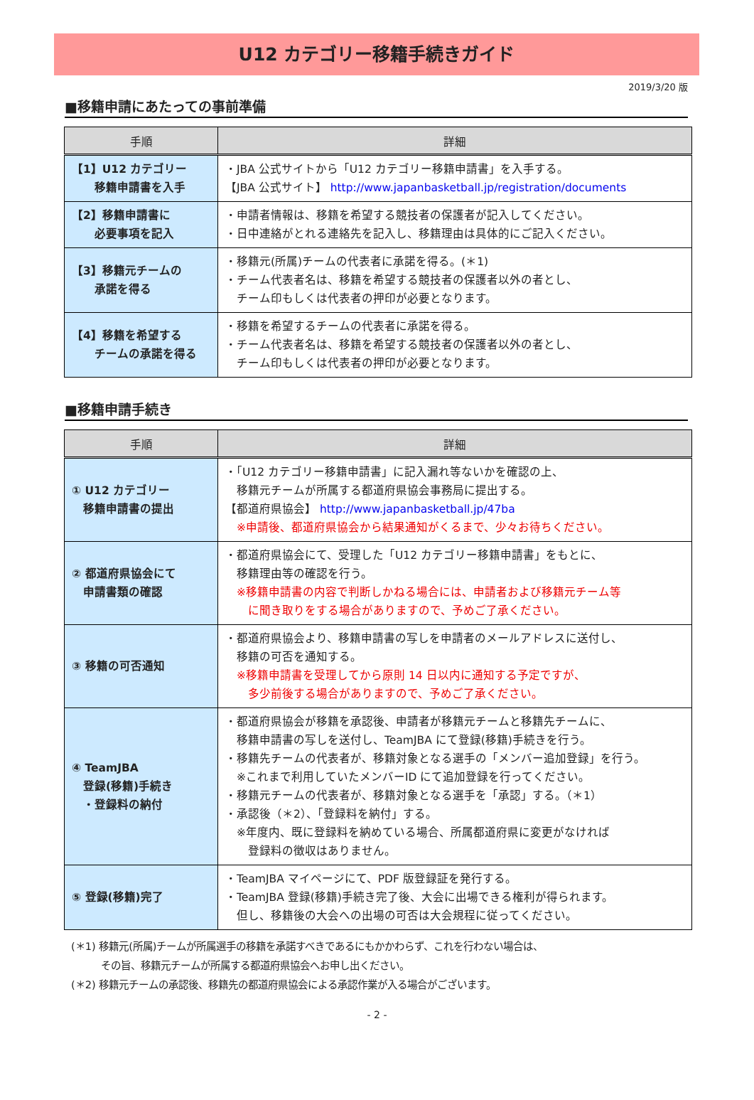U12 カテゴリー移籍手続きガイド
2019/3/20 版
■移籍申請にあたっての事前準備
| 手順 | 詳細 |
| --- | --- |
| 【1】U12 カテゴリー 移籍申請書を入手 | ・JBA 公式サイトから「U12 カテゴリー移籍申請書」を入手する。 【JBA 公式サイト】 http://www.japanbasketball.jp/registration/documents |
| 【2】移籍申請書に 必要事項を記入 | ・申請者情報は、移籍を希望する競技者の保護者が記入してください。 ・日中連絡がとれる連絡先を記入し、移籍理由は具体的にご記入ください。 |
| 【3】移籍元チームの 承諾を得る | ・移籍元(所属)チームの代表者に承諾を得る。(＊1) ・チーム代表者名は、移籍を希望する競技者の保護者以外の者とし、 チーム印もしくは代表者の押印が必要となります。 |
| 【4】移籍を希望する チームの承諾を得る | ・移籍を希望するチームの代表者に承諾を得る。 ・チーム代表者名は、移籍を希望する競技者の保護者以外の者とし、 チーム印もしくは代表者の押印が必要となります。 |
■移籍申請手続き
| 手順 | 詳細 |
| --- | --- |
| ① U12 カテゴリー 移籍申請書の提出 | ・「U12 カテゴリー移籍申請書」に記入漏れ等ないかを確認の上、 移籍元チームが所属する都道府県協会事務局に提出する。 【都道府県協会】 http://www.japanbasketball.jp/47ba ※申請後、都道府県協会から結果通知がくるまで、少々お待ちください。 |
| ② 都道府県協会にて 申請書類の確認 | ・都道府県協会にて、受理した「U12 カテゴリー移籍申請書」をもとに、 移籍理由等の確認を行う。 ※移籍申請書の内容で判断しかねる場合には、申請者および移籍元チーム等 に聞き取りをする場合がありますので、予めご了承ください。 |
| ③ 移籍の可否通知 | ・都道府県協会より、移籍申請書の写しを申請者のメールアドレスに送付し、 移籍の可否を通知する。 ※移籍申請書を受理してから原則 14 日以内に通知する予定ですが、 多少前後する場合がありますので、予めご了承ください。 |
| ④ TeamJBA 登録(移籍)手続き ・登録料の納付 | ・都道府県協会が移籍を承認後、申請者が移籍元チームと移籍先チームに、 移籍申請書の写しを送付し、TeamJBA にて登録(移籍)手続きを行う。 ・移籍先チームの代表者が、移籍対象となる選手の「メンバー追加登録」を行う。 ※これまで利用していたメンバーID にて追加登録を行ってください。 ・移籍元チームの代表者が、移籍対象となる選手を「承認」する。（＊1） ・承認後（＊2）、「登録料を納付」する。 ※年度内、既に登録料を納めている場合、所属都道府県に変更がなければ 登録料の徴収はありません。 |
| ⑤ 登録(移籍)完了 | ・TeamJBA マイページにて、PDF 版登録証を発行する。 ・TeamJBA 登録(移籍)手続き完了後、大会に出場できる権利が得られます。 但し、移籍後の大会への出場の可否は大会規程に従ってください。 |
(＊1) 移籍元(所属)チームが所属選手の移籍を承諾すべきであるにもかかわらず、これを行わない場合は、
　　　その旨、移籍元チームが所属する都道府県協会へお申し出ください。
(＊2) 移籍元チームの承認後、移籍先の都道府県協会による承認作業が入る場合がございます。
- 2 -